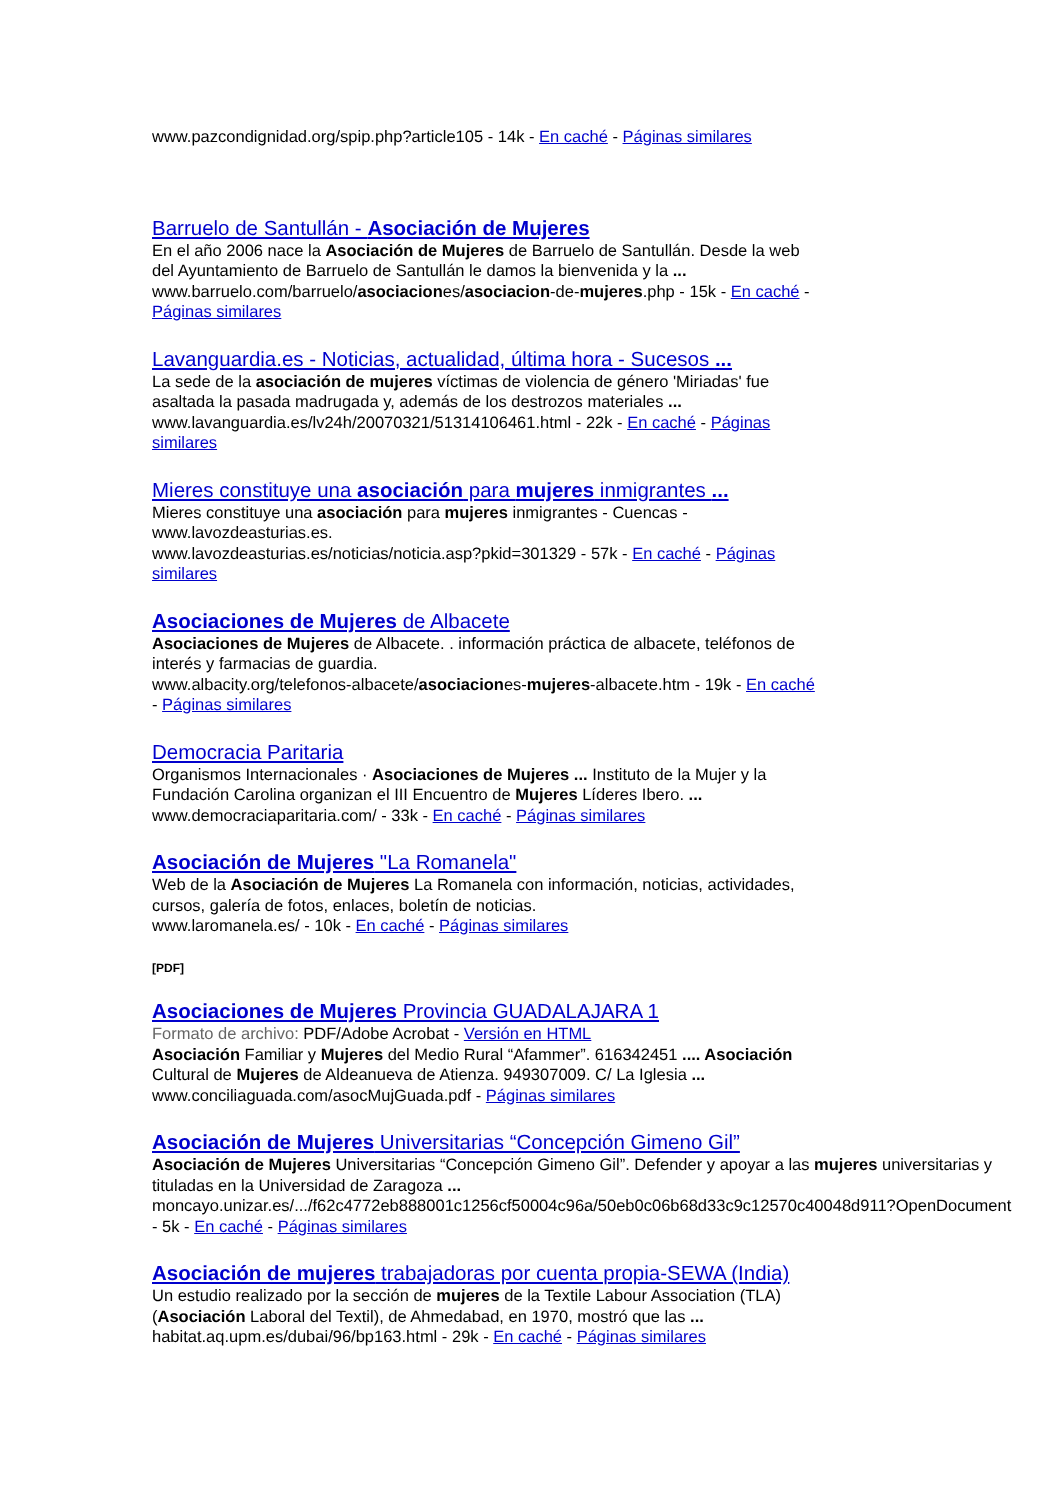www.pazcondignidad.org/spip.php?article105 - 14k - En caché - Páginas similares
Barruelo de Santullán - Asociación de Mujeres
En el año 2006 nace la Asociación de Mujeres de Barruelo de Santullán. Desde la web
del Ayuntamiento de Barruelo de Santullán le damos la bienvenida y la ...
www.barruelo.com/barruelo/asociaciones/asociacion-de-mujeres.php - 15k - En caché -
Páginas similares
Lavanguardia.es - Noticias, actualidad, última hora - Sucesos ...
La sede de la asociación de mujeres víctimas de violencia de género 'Miriadas' fue
asaltada la pasada madrugada y, además de los destrozos materiales ...
www.lavanguardia.es/lv24h/20070321/51314106461.html - 22k - En caché - Páginas
similares
Mieres constituye una asociación para mujeres inmigrantes ...
Mieres constituye una asociación para mujeres inmigrantes - Cuencas -
www.lavozdeasturias.es.
www.lavozdeasturias.es/noticias/noticia.asp?pkid=301329 - 57k - En caché - Páginas
similares
Asociaciones de Mujeres de Albacete
Asociaciones de Mujeres de Albacete. . información práctica de albacete, teléfonos de
interés y farmacias de guardia.
www.albacity.org/telefonos-albacete/asociaciones-mujeres-albacete.htm - 19k - En caché
- Páginas similares
Democracia Paritaria
Organismos Internacionales · Asociaciones de Mujeres ... Instituto de la Mujer y la
Fundación Carolina organizan el III Encuentro de Mujeres Líderes Ibero. ...
www.democraciaparitaria.com/ - 33k - En caché - Páginas similares
Asociación de Mujeres "La Romanela"
Web de la Asociación de Mujeres La Romanela con información, noticias, actividades,
cursos, galería de fotos, enlaces, boletín de noticias.
www.laromanela.es/ - 10k - En caché - Páginas similares
[PDF]
Asociaciones de Mujeres Provincia GUADALAJARA 1
Formato de archivo: PDF/Adobe Acrobat - Versión en HTML
Asociación Familiar y Mujeres del Medio Rural “Afammer”. 616342451 .... Asociación
Cultural de Mujeres de Aldeanueva de Atienza. 949307009. C/ La Iglesia ...
www.conciliaguada.com/asocMujGuada.pdf - Páginas similares
Asociación de Mujeres Universitarias “Concepción Gimeno Gil”
Asociación de Mujeres Universitarias “Concepción Gimeno Gil”. Defender y apoyar a las mujeres universitarias y
tituladas en la Universidad de Zaragoza ...
moncayo.unizar.es/.../f62c4772eb888001c1256cf50004c96a/50eb0c06b68d33c9c12570c40048d911?OpenDocument
- 5k - En caché - Páginas similares
Asociación de mujeres trabajadoras por cuenta propia-SEWA (India)
Un estudio realizado por la sección de mujeres de la Textile Labour Association (TLA)
(Asociación Laboral del Textil), de Ahmedabad, en 1970, mostró que las ...
habitat.aq.upm.es/dubai/96/bp163.html - 29k - En caché - Páginas similares